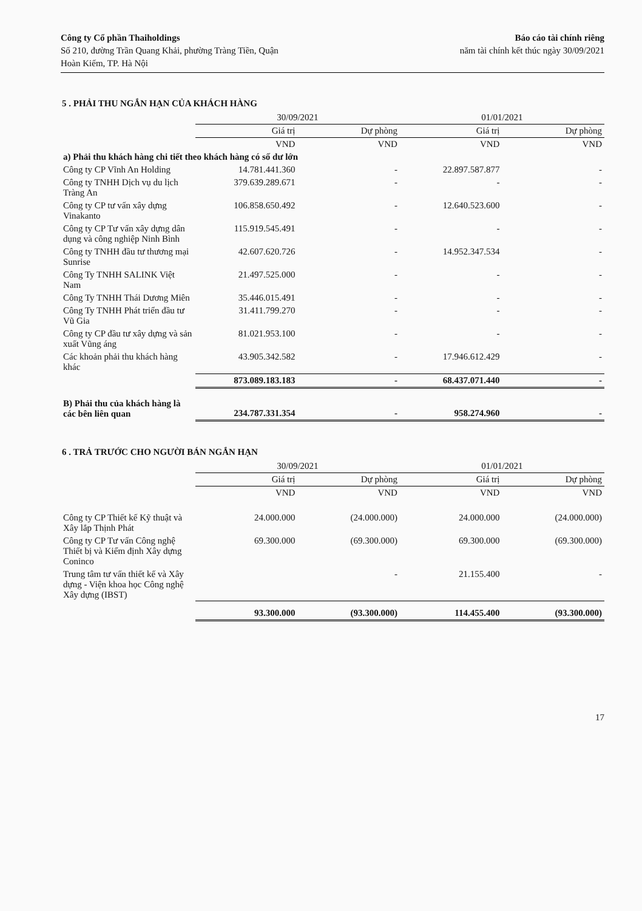Công ty Cổ phần Thaiholdings
Số 210, đường Trần Quang Khải, phường Tràng Tiền, Quận
Hoàn Kiếm, TP. Hà Nội
Báo cáo tài chính riêng
năm tài chính kết thúc ngày 30/09/2021
5 . PHẢI THU NGẮN HẠN CỦA KHÁCH HÀNG
| | 30/09/2021 | | 01/01/2021 | |
| --- | --- | --- | --- | --- |
| | Giá trị | Dự phòng | Giá trị | Dự phòng |
| | VND | VND | VND | VND |
| a) Phải thu khách hàng chi tiết theo khách hàng có số dư lớn | | | | |
| Công ty CP Vĩnh An Holding | 14.781.441.360 | - | 22.897.587.877 | - |
| Công ty TNHH Dịch vụ du lịch Tràng An | 379.639.289.671 | - | - | - |
| Công ty CP tư vấn xây dựng Vinakanto | 106.858.650.492 | - | 12.640.523.600 | - |
| Công ty CP Tư vấn xây dựng dân dụng và công nghiệp Ninh Bình | 115.919.545.491 | - | - | - |
| Công ty TNHH đầu tư thương mại Sunrise | 42.607.620.726 | - | 14.952.347.534 | - |
| Công Ty TNHH SALINK Việt Nam | 21.497.525.000 | - | - | - |
| Công Ty TNHH Thái Dương Miên | 35.446.015.491 | - | - | - |
| Công Ty TNHH Phát triển đầu tư Vũ Gia | 31.411.799.270 | - | - | - |
| Công ty CP đầu tư xây dựng và sản xuất Vũng áng | 81.021.953.100 | - | - | - |
| Các khoản phải thu khách hàng khác | 43.905.342.582 | - | 17.946.612.429 | - |
| | 873.089.183.183 | - | 68.437.071.440 | - |
| B) Phải thu của khách hàng là các bên liên quan | 234.787.331.354 | - | 958.274.960 | - |
6 . TRẢ TRƯỚC CHO NGƯỜI BÁN NGẮN HẠN
| | 30/09/2021 | | 01/01/2021 | |
| --- | --- | --- | --- | --- |
| | Giá trị | Dự phòng | Giá trị | Dự phòng |
| | VND | VND | VND | VND |
| Công ty CP Thiết kế Kỹ thuật và Xây lắp Thịnh Phát | 24.000.000 | (24.000.000) | 24.000.000 | (24.000.000) |
| Công ty CP Tư vấn Công nghệ Thiết bị và Kiểm định Xây dựng Coninco | 69.300.000 | (69.300.000) | 69.300.000 | (69.300.000) |
| Trung tâm tư vấn thiết kế và Xây dựng - Viện khoa học Công nghệ Xây dựng (IBST) | | - | 21.155.400 | - |
| | 93.300.000 | (93.300.000) | 114.455.400 | (93.300.000) |
17